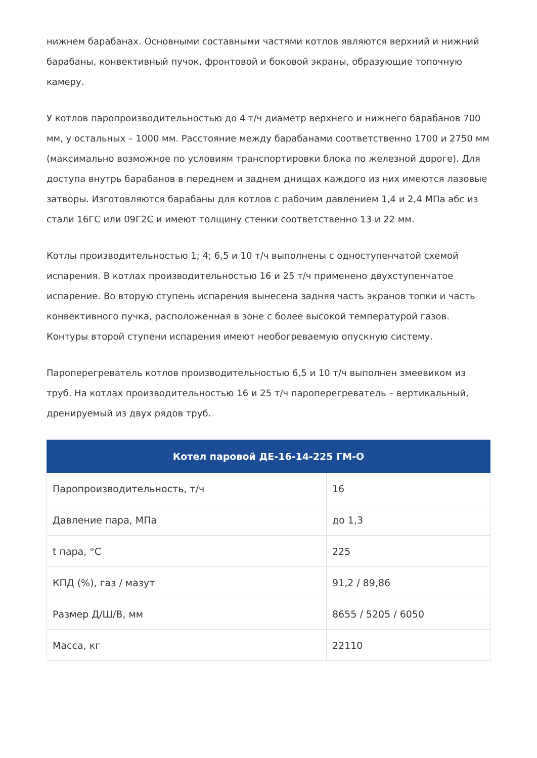нижнем барабанах. Основными составными частями котлов являются верхний и нижний барабаны, конвективный пучок, фронтовой и боковой экраны, образующие топочную камеру.
У котлов паропроизводительностью до 4 т/ч диаметр верхнего и нижнего барабанов 700 мм, у остальных – 1000 мм. Расстояние между барабанами соответственно 1700 и 2750 мм (максимально возможное по условиям транспортировки блока по железной дороге). Для доступа внутрь барабанов в переднем и заднем днищах каждого из них имеются лазовые затворы. Изготовляются барабаны для котлов с рабочим давлением 1,4 и 2,4 МПа абс из стали 16ГС или 09Г2С и имеют толщину стенки соответственно 13 и 22 мм.
Котлы производительностью 1; 4; 6,5 и 10 т/ч выполнены с одноступенчатой схемой испарения. В котлах производительностью 16 и 25 т/ч применено двухступенчатое испарение. Во вторую ступень испарения вынесена задняя часть экранов топки и часть конвективного пучка, расположенная в зоне с более высокой температурой газов. Контуры второй ступени испарения имеют необогреваемую опускную систему.
Пароперегреватель котлов производительностью 6,5 и 10 т/ч выполнен змеевиком из труб. На котлах производительностью 16 и 25 т/ч пароперегреватель – вертикальный, дренируемый из двух рядов труб.
| Котел паровой ДЕ-16-14-225 ГМ-О | |
| --- | --- |
| Паропроизводительность, т/ч | 16 |
| Давление пара, МПа | до 1,3 |
| t пара, °С | 225 |
| КПД (%), газ / мазут | 91,2 / 89,86 |
| Размер Д/Ш/В, мм | 8655 / 5205 / 6050 |
| Масса, кг | 22110 |